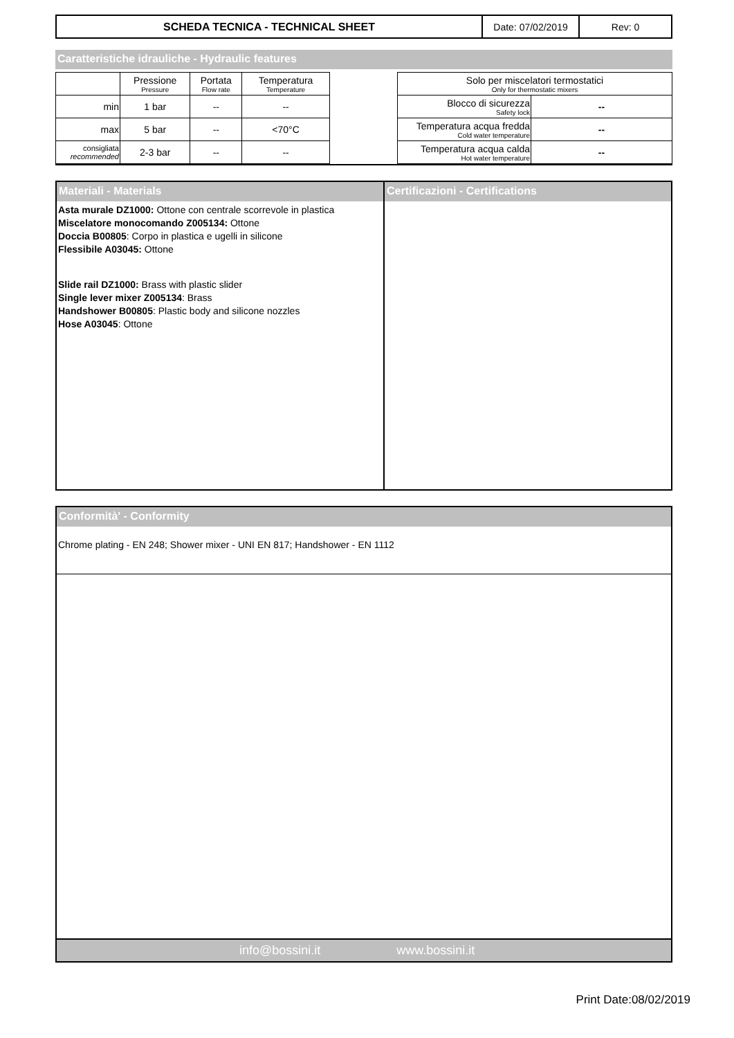| SCHEDA TECNICA - TECHNICAL SHEET | Date: 07/02/2019 | Rev: 0 |
Caratteristiche idrauliche - Hydraulic features
| | Pressione Pressure | Portata Flow rate | Temperatura Temperature |
| min | 1 bar | -- | -- |
| max | 5 bar | -- | <70°C |
| consigliata recommended | 2-3 bar | -- | -- |
| Solo per miscelatori termostatici Only for thermostatic mixers | |
| Blocco di sicurezza Safety lock | -- |
| Temperatura acqua fredda Cold water temperature | -- |
| Temperatura acqua calda Hot water temperature | -- |
Materiali - Materials
Asta murale DZ1000: Ottone con centrale scorrevole in plastica
Miscelatore monocomando Z005134: Ottone
Doccia B00805: Corpo in plastica e ugelli in silicone
Flessibile A03045: Ottone
Slide rail DZ1000: Brass with plastic slider
Single lever mixer Z005134: Brass
Handshower B00805: Plastic body and silicone nozzles
Hose A03045: Ottone
Certificazioni - Certifications
Conformità' - Conformity
Chrome plating - EN 248; Shower mixer - UNI EN 817; Handshower - EN 1112
info@bossini.it www.bossini.it
Print Date:08/02/2019